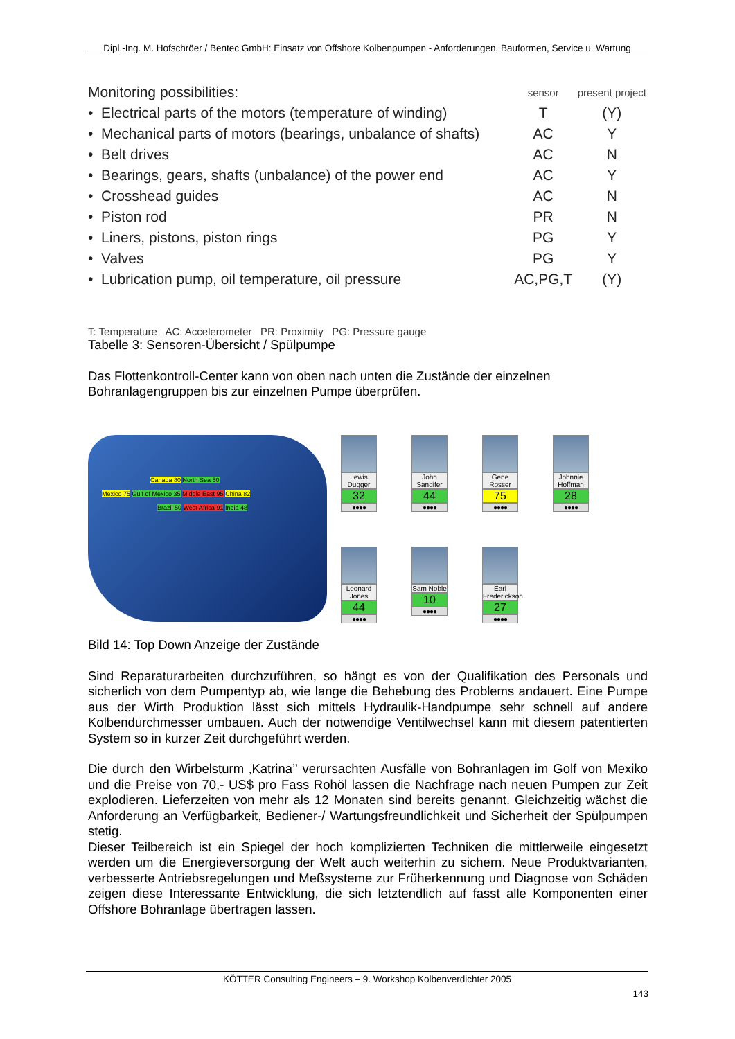Dipl.-Ing. M. Hofschröer / Bentec GmbH: Einsatz von Offshore Kolbenpumpen - Anforderungen, Bauformen, Service u. Wartung
| Monitoring possibilities: | sensor | present project |
| • Electrical parts of the motors (temperature of winding) | T | (Y) |
| • Mechanical parts of motors (bearings, unbalance of shafts) | AC | Y |
| • Belt drives | AC | N |
| • Bearings, gears, shafts (unbalance) of the power end | AC | Y |
| • Crosshead guides | AC | N |
| • Piston rod | PR | N |
| • Liners, pistons, piston rings | PG | Y |
| • Valves | PG | Y |
| • Lubrication pump, oil temperature, oil pressure | AC,PG,T | (Y) |
T: Temperature AC: Accelerometer PR: Proximity PG: Pressure gauge
Tabelle 3: Sensoren-Übersicht / Spülpumpe
Das Flottenkontroll-Center kann von oben nach unten die Zustände der einzelnen
Bohranlagengruppen bis zur einzelnen Pumpe überprüfen.
Canada 80 North Sea 50
Mexico 75 Gulf of Mexico 35 Middle East 95 China 82
Brazil 50 West Africa 91 India 48
Lewis Dugger
32
●●●●
John Sandifer
44
●●●●
Gene Rosser
75
●●●●
Johnnie Hoffman
28
●●●●
Leonard Jones
44
●●●●
Sam Noble
10
●●●●
Earl Frederickson
27
●●●●
Bild 14: Top Down Anzeige der Zustände
Sind Reparaturarbeiten durchzuführen, so hängt es von der Qualifikation des Personals und sicherlich von dem Pumpentyp ab, wie lange die Behebung des Problems andauert. Eine Pumpe aus der Wirth Produktion lässt sich mittels Hydraulik-Handpumpe sehr schnell auf andere Kolbendurchmesser umbauen. Auch der notwendige Ventilwechsel kann mit diesem patentierten System so in kurzer Zeit durchgeführt werden.
Die durch den Wirbelsturm ‚Katrina’’ verursachten Ausfälle von Bohranlagen im Golf von Mexiko und die Preise von 70,- US$ pro Fass Rohöl lassen die Nachfrage nach neuen Pumpen zur Zeit explodieren. Lieferzeiten von mehr als 12 Monaten sind bereits genannt. Gleichzeitig wächst die Anforderung an Verfügbarkeit, Bediener-/ Wartungsfreundlichkeit und Sicherheit der Spülpumpen stetig.
Dieser Teilbereich ist ein Spiegel der hoch komplizierten Techniken die mittlerweile eingesetzt werden um die Energieversorgung der Welt auch weiterhin zu sichern. Neue Produktvarianten, verbesserte Antriebsregelungen und Meßsysteme zur Früherkennung und Diagnose von Schäden zeigen diese Interessante Entwicklung, die sich letztendlich auf fasst alle Komponenten einer Offshore Bohranlage übertragen lassen.
KÖTTER Consulting Engineers – 9. Workshop Kolbenverdichter 2005
143